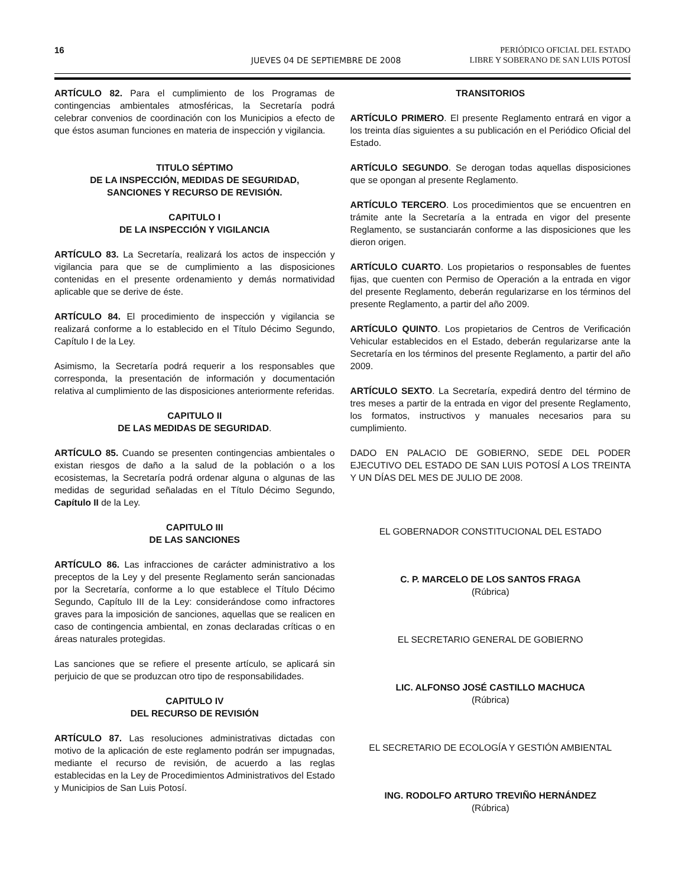16
JUEVES 04 DE SEPTIEMBRE DE 2008
PERIÓDICO OFICIAL DEL ESTADO
LIBRE Y SOBERANO DE SAN LUIS POTOSÍ
ARTÍCULO 82. Para el cumplimiento de los Programas de contingencias ambientales atmosféricas, la Secretaría podrá celebrar convenios de coordinación con los Municipios a efecto de que éstos asuman funciones en materia de inspección y vigilancia.
TITULO SÉPTIMO
DE LA INSPECCIÓN, MEDIDAS DE SEGURIDAD,
SANCIONES Y RECURSO DE REVISIÓN.
CAPITULO I
DE LA INSPECCIÓN Y VIGILANCIA
ARTÍCULO 83. La Secretaría, realizará los actos de inspección y vigilancia para que se de cumplimiento a las disposiciones contenidas en el presente ordenamiento y demás normatividad aplicable que se derive de éste.
ARTÍCULO 84. El procedimiento de inspección y vigilancia se realizará conforme a lo establecido en el Título Décimo Segundo, Capítulo I de la Ley.
Asimismo, la Secretaría podrá requerir a los responsables que corresponda, la presentación de información y documentación relativa al cumplimiento de las disposiciones anteriormente referidas.
CAPITULO II
DE LAS MEDIDAS DE SEGURIDAD.
ARTÍCULO 85. Cuando se presenten contingencias ambientales o existan riesgos de daño a la salud de la población o a los ecosistemas, la Secretaría podrá ordenar alguna o algunas de las medidas de seguridad señaladas en el Título Décimo Segundo, Capítulo II de la Ley.
CAPITULO III
DE LAS SANCIONES
ARTÍCULO 86. Las infracciones de carácter administrativo a los preceptos de la Ley y del presente Reglamento serán sancionadas por la Secretaría, conforme a lo que establece el Título Décimo Segundo, Capítulo III de la Ley: considerándose como infractores graves para la imposición de sanciones, aquellas que se realicen en caso de contingencia ambiental, en zonas declaradas críticas o en áreas naturales protegidas.
Las sanciones que se refiere el presente artículo, se aplicará sin perjuicio de que se produzcan otro tipo de responsabilidades.
CAPITULO IV
DEL RECURSO DE REVISIÓN
ARTÍCULO 87. Las resoluciones administrativas dictadas con motivo de la aplicación de este reglamento podrán ser impugnadas, mediante el recurso de revisión, de acuerdo a las reglas establecidas en la Ley de Procedimientos Administrativos del Estado y Municipios de San Luis Potosí.
TRANSITORIOS
ARTÍCULO PRIMERO. El presente Reglamento entrará en vigor a los treinta días siguientes a su publicación en el Periódico Oficial del Estado.
ARTÍCULO SEGUNDO. Se derogan todas aquellas disposiciones que se opongan al presente Reglamento.
ARTÍCULO TERCERO. Los procedimientos que se encuentren en trámite ante la Secretaría a la entrada en vigor del presente Reglamento, se sustanciarán conforme a las disposiciones que les dieron origen.
ARTÍCULO CUARTO. Los propietarios o responsables de fuentes fijas, que cuenten con Permiso de Operación a la entrada en vigor del presente Reglamento, deberán regularizarse en los términos del presente Reglamento, a partir del año 2009.
ARTÍCULO QUINTO. Los propietarios de Centros de Verificación Vehicular establecidos en el Estado, deberán regularizarse ante la Secretaría en los términos del presente Reglamento, a partir del año 2009.
ARTÍCULO SEXTO. La Secretaría, expedirá dentro del término de tres meses a partir de la entrada en vigor del presente Reglamento, los formatos, instructivos y manuales necesarios para su cumplimiento.
DADO EN PALACIO DE GOBIERNO, SEDE DEL PODER EJECUTIVO DEL ESTADO DE SAN LUIS POTOSÍ A LOS TREINTA Y UN DÍAS DEL MES DE JULIO DE 2008.
EL GOBERNADOR CONSTITUCIONAL DEL ESTADO
C. P. MARCELO DE LOS SANTOS FRAGA
(Rúbrica)
EL SECRETARIO GENERAL DE GOBIERNO
LIC. ALFONSO JOSÉ CASTILLO MACHUCA
(Rúbrica)
EL SECRETARIO DE ECOLOGÍA Y GESTIÓN AMBIENTAL
ING. RODOLFO ARTURO TREVIÑO HERNÁNDEZ
(Rúbrica)